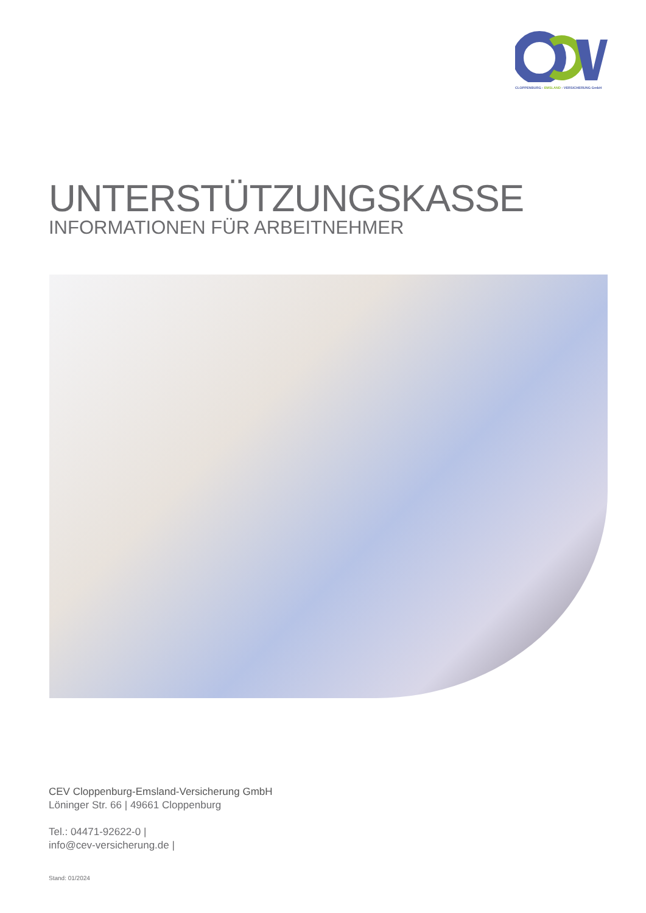CLOPPENBURG - EMSLAND - VERSICHERUNG GmbH
UNTERSTÜTZUNGSKASSE
INFORMATIONEN FÜR ARBEITNEHMER
CEV Cloppenburg-Emsland-Versicherung GmbH
Löninger Str. 66 | 49661 Cloppenburg
Tel.: 04471-92622-0 |
info@cev-versicherung.de |
Stand: 01/2024